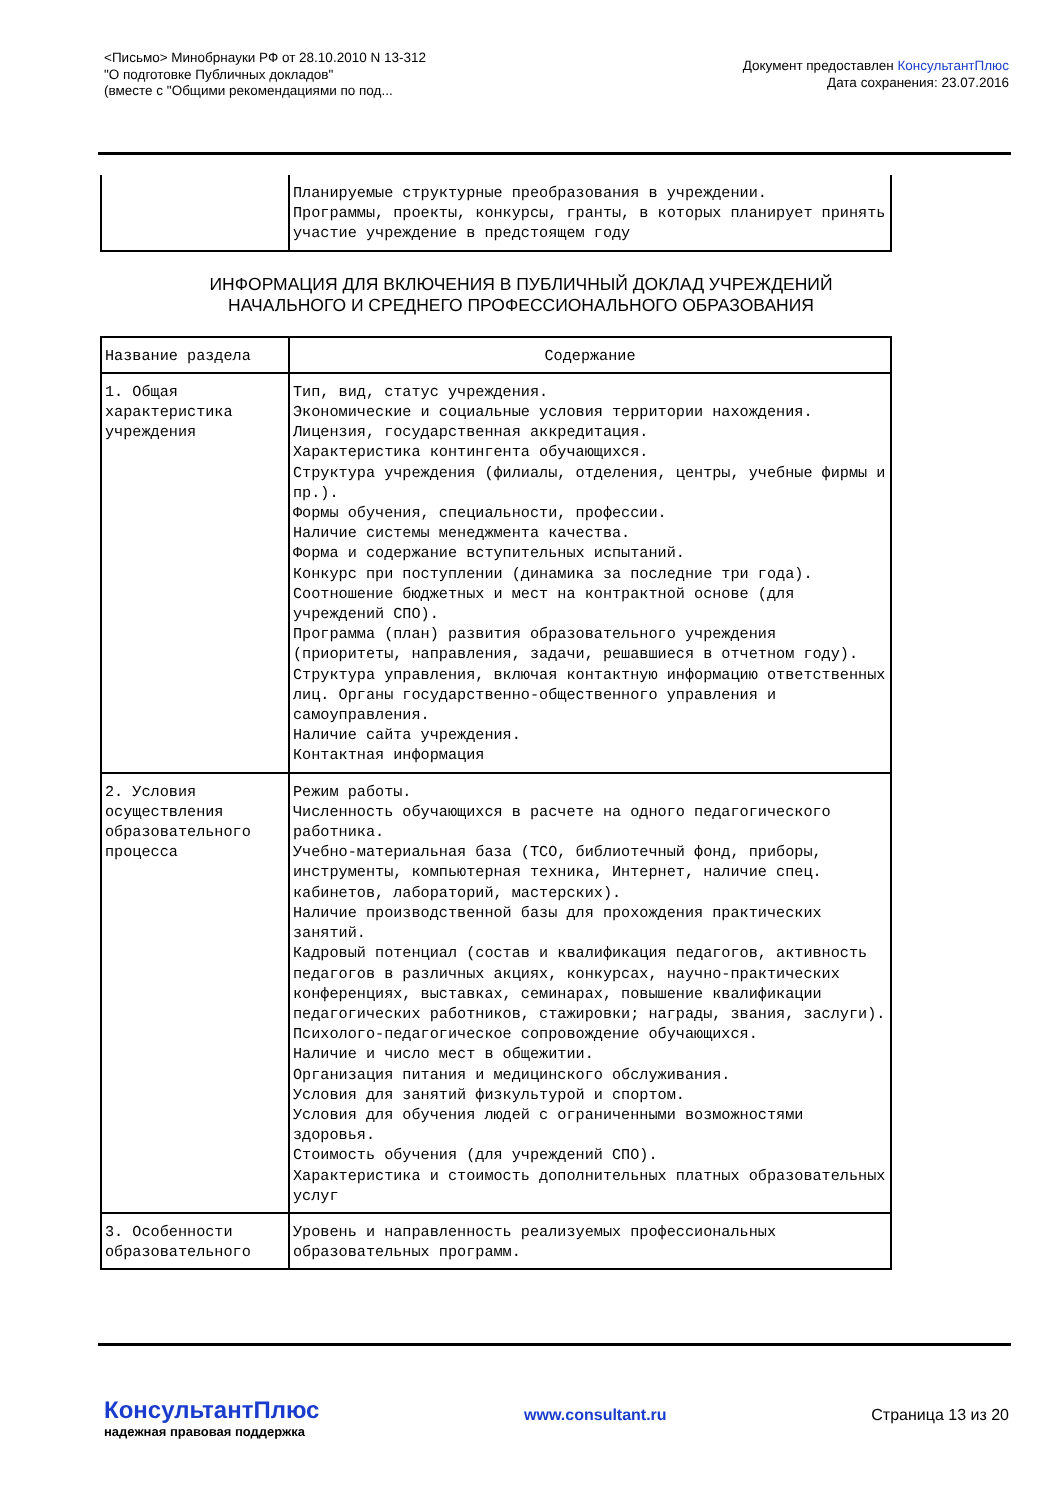<Письмо> Минобрнауки РФ от 28.10.2010 N 13-312
"О подготовке Публичных докладов"
(вместе с "Общими рекомендациями по под...
Документ предоставлен КонсультантПлюс
Дата сохранения: 23.07.2016
| | Планируемые структурные преобразования в учреждении. Программы, проекты, конкурсы, гранты, в которых планирует принять участие учреждение в предстоящем году |
ИНФОРМАЦИЯ ДЛЯ ВКЛЮЧЕНИЯ В ПУБЛИЧНЫЙ ДОКЛАД УЧРЕЖДЕНИЙ
НАЧАЛЬНОГО И СРЕДНЕГО ПРОФЕССИОНАЛЬНОГО ОБРАЗОВАНИЯ
| Название раздела | Содержание |
| --- | --- |
| 1. Общая характеристика учреждения | Тип, вид, статус учреждения. Экономические и социальные условия территории нахождения. Лицензия, государственная аккредитация. Характеристика контингента обучающихся. Структура учреждения (филиалы, отделения, центры, учебные фирмы и пр.). Формы обучения, специальности, профессии. Наличие системы менеджмента качества. Форма и содержание вступительных испытаний. Конкурс при поступлении (динамика за последние три года). Соотношение бюджетных и мест на контрактной основе (для учреждений СПО). Программа (план) развития образовательного учреждения (приоритеты, направления, задачи, решавшиеся в отчетном году). Структура управления, включая контактную информацию ответственных лиц. Органы государственно-общественного управления и самоуправления. Наличие сайта учреждения. Контактная информация |
| 2. Условия осуществления образовательного процесса | Режим работы. Численность обучающихся в расчете на одного педагогического работника. Учебно-материальная база (ТСО, библиотечный фонд, приборы, инструменты, компьютерная техника, Интернет, наличие спец. кабинетов, лабораторий, мастерских). Наличие производственной базы для прохождения практических занятий. Кадровый потенциал (состав и квалификация педагогов, активность педагогов в различных акциях, конкурсах, научно-практических конференциях, выставках, семинарах, повышение квалификации педагогических работников, стажировки; награды, звания, заслуги). Психолого-педагогическое сопровождение обучающихся. Наличие и число мест в общежитии. Организация питания и медицинского обслуживания. Условия для занятий физкультурой и спортом. Условия для обучения людей с ограниченными возможностями здоровья. Стоимость обучения (для учреждений СПО). Характеристика и стоимость дополнительных платных образовательных услуг |
| 3. Особенности образовательного | Уровень и направленность реализуемых профессиональных образовательных программ. |
КонсультантПлюс
надежная правовая поддержка
www.consultant.ru Страница 13 из 20